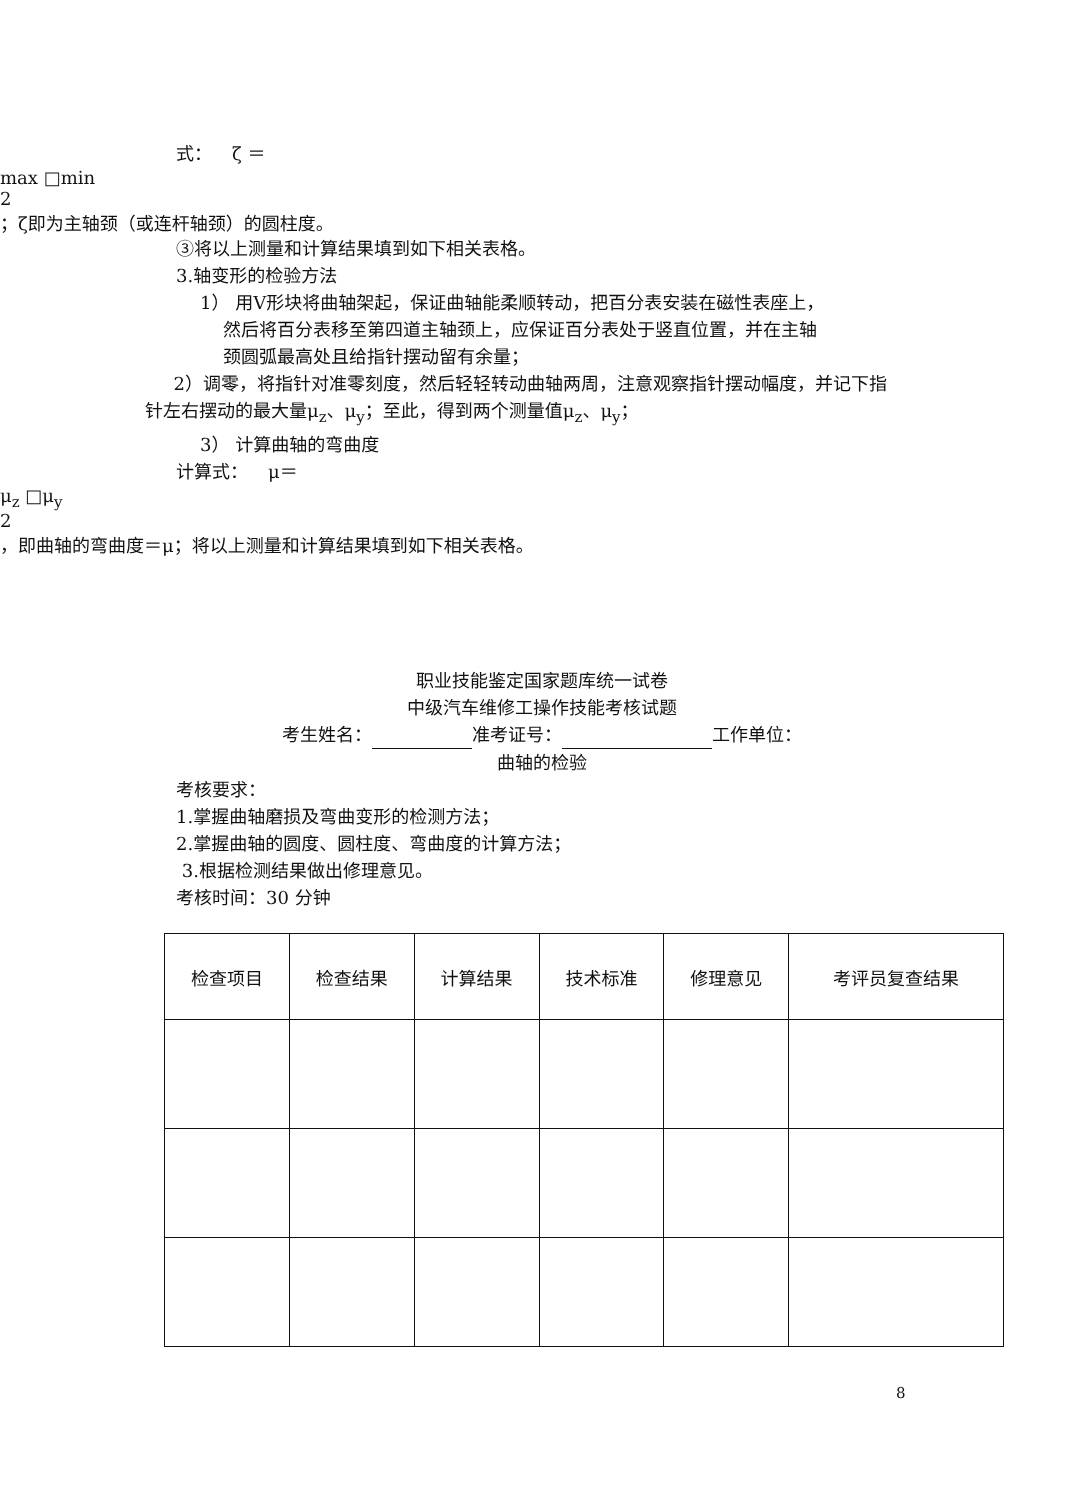式： ζ ＝
max □min
2
；ζ即为主轴颈（或连杆轴颈）的圆柱度。
③将以上测量和计算结果填到如下相关表格。
3.轴变形的检验方法
1） 用V形块将曲轴架起，保证曲轴能柔顺转动，把百分表安装在磁性表座上，
然后将百分表移至第四道主轴颈上，应保证百分表处于竖直位置，并在主轴
颈圆弧最高处且给指针摆动留有余量；
2）调零，将指针对准零刻度，然后轻轻转动曲轴两周，注意观察指针摆动幅度，并记下指针左右摆动的最大量μ<sub>z</sub>、μ<sub>y</sub>；至此，得到两个测量值μ<sub>z</sub>、μ<sub>y</sub>；
3） 计算曲轴的弯曲度
计算式： μ＝
μ<sub>z</sub> □μ<sub>y</sub>
2
，即曲轴的弯曲度＝μ；将以上测量和计算结果填到如下相关表格。
职业技能鉴定国家题库统一试卷
中级汽车维修工操作技能考核试题
考生姓名： 准考证号： 工作单位：
曲轴的检验
考核要求：
1.掌握曲轴磨损及弯曲变形的检测方法；
2.掌握曲轴的圆度、圆柱度、弯曲度的计算方法；
3.根据检测结果做出修理意见。
考核时间：30 分钟
| 检查项目 | 检查结果 | 计算结果 | 技术标准 | 修理意见 | 考评员复查结果 |
| --- | --- | --- | --- | --- | --- |
8